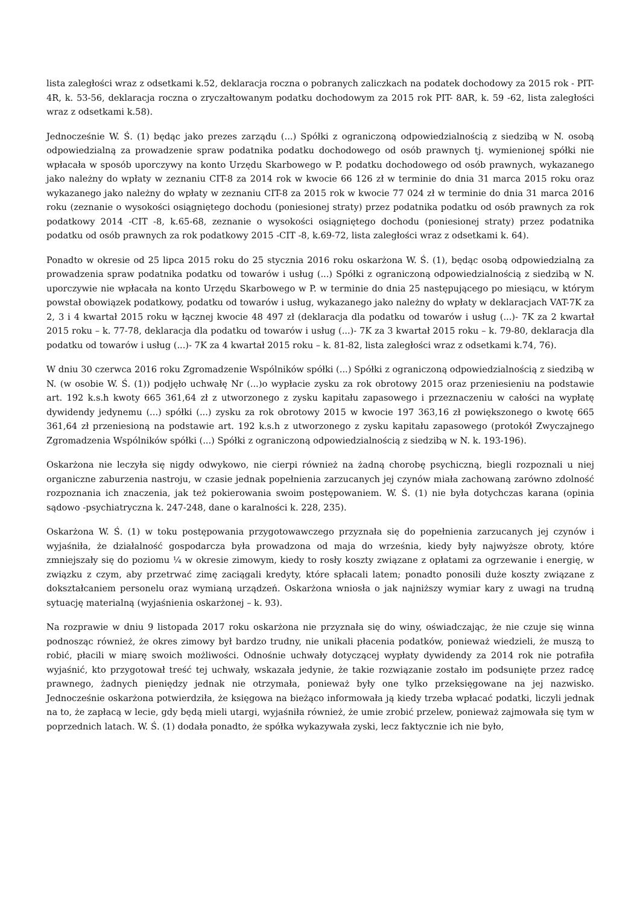lista zaległości wraz z odsetkami k.52, deklaracja roczna o pobranych zaliczkach na podatek dochodowy za 2015 rok - PIT-4R, k. 53-56, deklaracja roczna o zryczałtowanym podatku dochodowym za 2015 rok PIT- 8AR, k. 59 -62, lista zaległości wraz z odsetkami k.58).
Jednocześnie W. Ś. (1) będąc jako prezes zarządu (...) Spółki z ograniczoną odpowiedzialnością z siedzibą w N. osobą odpowiedzialną za prowadzenie spraw podatnika podatku dochodowego od osób prawnych tj. wymienionej spółki nie wpłacała w sposób uporczywy na konto Urzędu Skarbowego w P. podatku dochodowego od osób prawnych, wykazanego jako należny do wpłaty w zeznaniu CIT-8 za 2014 rok w kwocie 66 126 zł w terminie do dnia 31 marca 2015 roku oraz wykazanego jako należny do wpłaty w zeznaniu CIT-8 za 2015 rok w kwocie 77 024 zł w terminie do dnia 31 marca 2016 roku (zeznanie o wysokości osiągniętego dochodu (poniesionej straty) przez podatnika podatku od osób prawnych za rok podatkowy 2014 -CIT -8, k.65-68, zeznanie o wysokości osiągniętego dochodu (poniesionej straty) przez podatnika podatku od osób prawnych za rok podatkowy 2015 -CIT -8, k.69-72, lista zaległości wraz z odsetkami k. 64).
Ponadto w okresie od 25 lipca 2015 roku do 25 stycznia 2016 roku oskarżona W. Ś. (1), będąc osobą odpowiedzialną za prowadzenia spraw podatnika podatku od towarów i usług (...) Spółki z ograniczoną odpowiedzialnością z siedzibą w N. uporczywie nie wpłacała na konto Urzędu Skarbowego w P. w terminie do dnia 25 następującego po miesiącu, w którym powstał obowiązek podatkowy, podatku od towarów i usług, wykazanego jako należny do wpłaty w deklaracjach VAT-7K za 2, 3 i 4 kwartał 2015 roku w łącznej kwocie 48 497 zł (deklaracja dla podatku od towarów i usług (...)- 7K za 2 kwartał 2015 roku – k. 77-78, deklaracja dla podatku od towarów i usług (...)- 7K za 3 kwartał 2015 roku – k. 79-80, deklaracja dla podatku od towarów i usług (...)- 7K za 4 kwartał 2015 roku – k. 81-82, lista zaległości wraz z odsetkami k.74, 76).
W dniu 30 czerwca 2016 roku Zgromadzenie Wspólników spółki (...) Spółki z ograniczoną odpowiedzialnością z siedzibą w N. (w osobie W. Ś. (1)) podjęło uchwałę Nr (...)o wypłacie zysku za rok obrotowy 2015 oraz przeniesieniu na podstawie art. 192 k.s.h kwoty 665 361,64 zł z utworzonego z zysku kapitału zapasowego i przeznaczeniu w całości na wypłatę dywidendy jedynemu (...) spółki (...) zysku za rok obrotowy 2015 w kwocie 197 363,16 zł powiększonego o kwotę 665 361,64 zł przeniesioną na podstawie art. 192 k.s.h z utworzonego z zysku kapitału zapasowego (protokół Zwyczajnego Zgromadzenia Wspólników spółki (...) Spółki z ograniczoną odpowiedzialnością z siedzibą w N. k. 193-196).
Oskarżona nie leczyła się nigdy odwykowo, nie cierpi również na żadną chorobę psychiczną, biegli rozpoznali u niej organiczne zaburzenia nastroju, w czasie jednak popełnienia zarzucanych jej czynów miała zachowaną zarówno zdolność rozpoznania ich znaczenia, jak też pokierowania swoim postępowaniem. W. Ś. (1) nie była dotychczas karana (opinia sądowo -psychiatryczna k. 247-248, dane o karalności k. 228, 235).
Oskarżona W. Ś. (1) w toku postępowania przygotowawczego przyznała się do popełnienia zarzucanych jej czynów i wyjaśniła, że działalność gospodarcza była prowadzona od maja do września, kiedy były najwyższe obroty, które zmniejszały się do poziomu ¼ w okresie zimowym, kiedy to rosły koszty związane z opłatami za ogrzewanie i energię, w związku z czym, aby przetrwać zimę zaciągali kredyty, które spłacali latem; ponadto ponosili duże koszty związane z dokształcaniem personelu oraz wymianą urządzeń. Oskarżona wniosła o jak najniższy wymiar kary z uwagi na trudną sytuację materialną (wyjaśnienia oskarżonej – k. 93).
Na rozprawie w dniu 9 listopada 2017 roku oskarżona nie przyznała się do winy, oświadczając, że nie czuje się winna podnosząc również, że okres zimowy był bardzo trudny, nie unikali płacenia podatków, ponieważ wiedzieli, że muszą to robić, płacili w miarę swoich możliwości. Odnośnie uchwały dotyczącej wypłaty dywidendy za 2014 rok nie potrafiła wyjaśnić, kto przygotował treść tej uchwały, wskazała jedynie, że takie rozwiązanie zostało im podsunięte przez radcę prawnego, żadnych pieniędzy jednak nie otrzymała, ponieważ były one tylko przeksięgowane na jej nazwisko. Jednocześnie oskarżona potwierdziła, że księgowa na bieżąco informowała ją kiedy trzeba wpłacać podatki, liczyli jednak na to, że zapłacą w lecie, gdy będą mieli utargi, wyjaśniła również, że umie zrobić przelew, ponieważ zajmowała się tym w poprzednich latach. W. Ś. (1) dodała ponadto, że spółka wykazywała zyski, lecz faktycznie ich nie było,